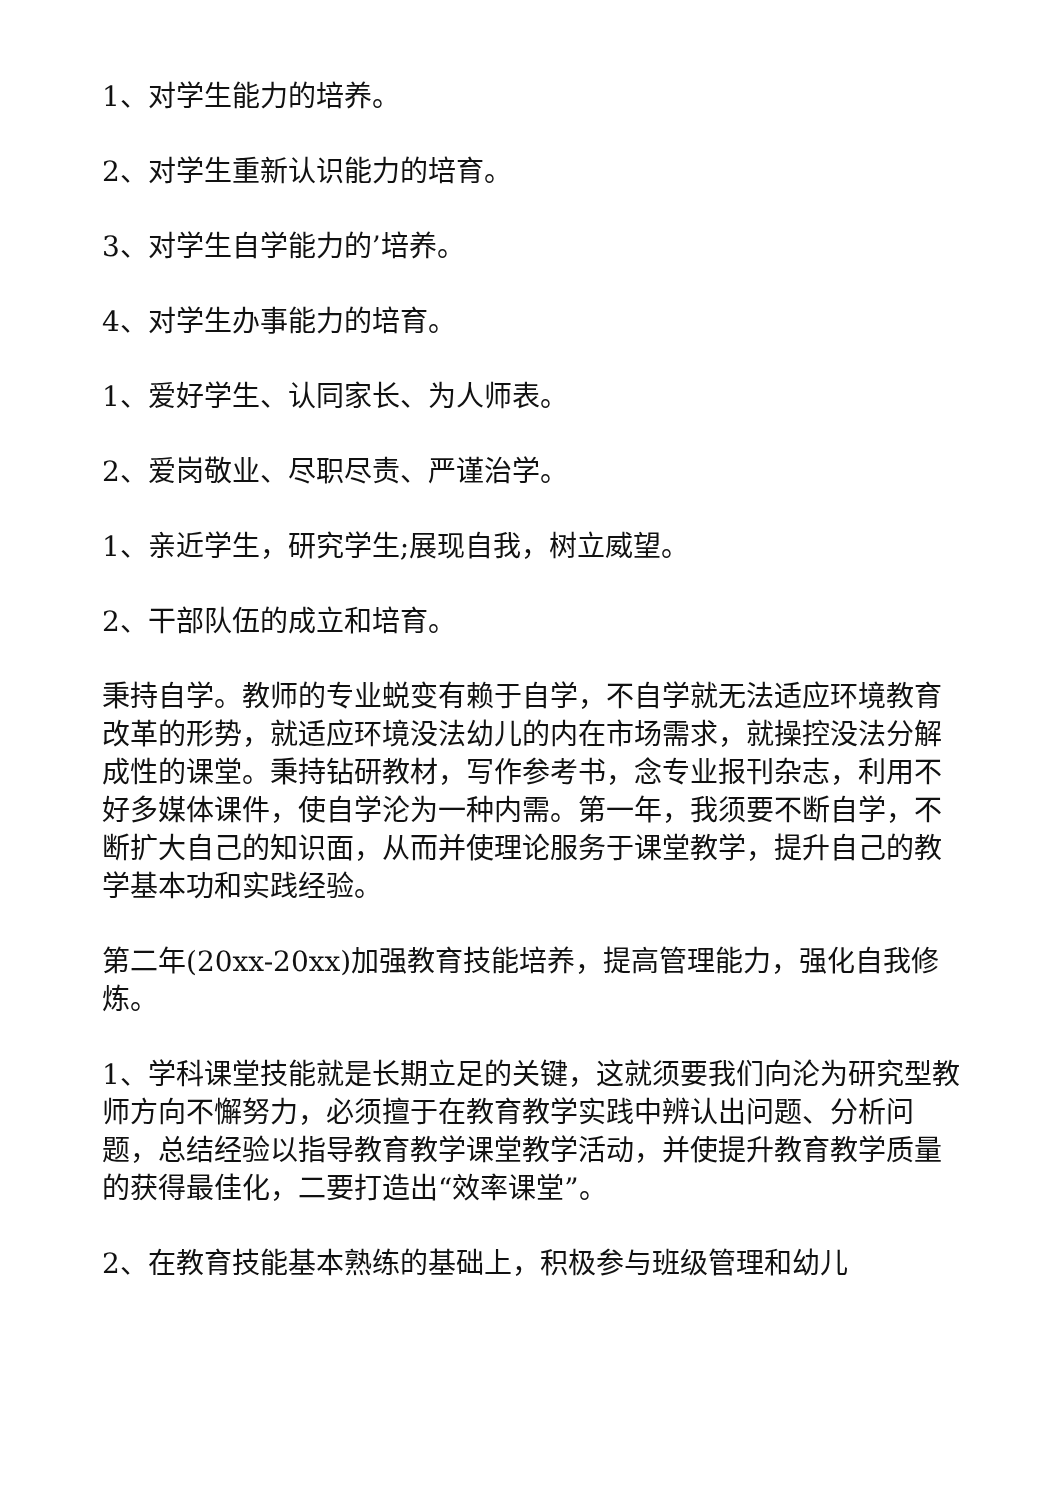1、对学生能力的培养。
2、对学生重新认识能力的培育。
3、对学生自学能力的’培养。
4、对学生办事能力的培育。
1、爱好学生、认同家长、为人师表。
2、爱岗敬业、尽职尽责、严谨治学。
1、亲近学生，研究学生;展现自我，树立威望。
2、干部队伍的成立和培育。
秉持自学。教师的专业蜕变有赖于自学，不自学就无法适应环境教育改革的形势，就适应环境没法幼儿的内在市场需求，就操控没法分解成性的课堂。秉持钻研教材，写作参考书，念专业报刊杂志，利用不好多媒体课件，使自学沦为一种内需。第一年，我须要不断自学，不断扩大自己的知识面，从而并使理论服务于课堂教学，提升自己的教学基本功和实践经验。
第二年(20xx-20xx)加强教育技能培养，提高管理能力，强化自我修炼。
1、学科课堂技能就是长期立足的关键，这就须要我们向沦为研究型教师方向不懈努力，必须擅于在教育教学实践中辨认出问题、分析问题，总结经验以指导教育教学课堂教学活动，并使提升教育教学质量的获得最佳化，二要打造出“效率课堂”。
2、在教育技能基本熟练的基础上，积极参与班级管理和幼儿